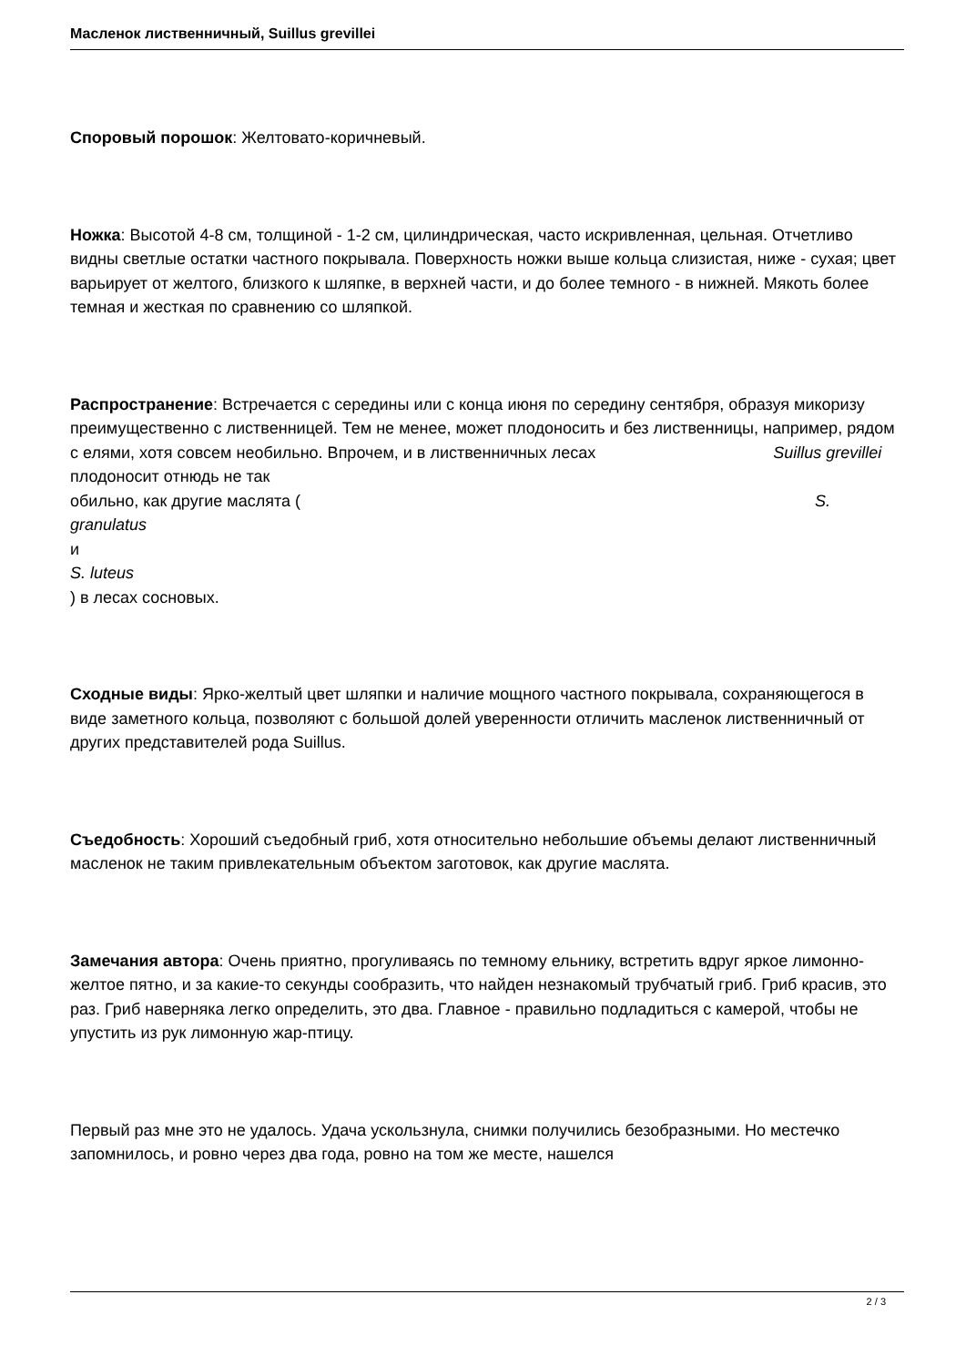Масленок лиственничный, Suillus grevillei
Споровый порошок: Желтовато-коричневый.
Ножка: Высотой 4-8 см, толщиной - 1-2 см, цилиндрическая, часто искривленная, цельная. Отчетливо видны светлые остатки частного покрывала. Поверхность ножки выше кольца слизистая, ниже - сухая; цвет варьирует от желтого, близкого к шляпке, в верхней части, и до более темного - в нижней. Мякоть более темная и жесткая по сравнению со шляпкой.
Распространение: Встречается с середины или с конца июня по середину сентября, образуя микоризу преимущественно с лиственницей. Тем не менее, может плодоносить и без лиственницы, например, рядом с елями, хотя совсем необильно. Впрочем, и в лиственничных лесах Suillus grevillei плодоносит отнюдь не так
обильно, как другие маслята ( S.
granulatus
и
S. luteus
) в лесах сосновых.
Сходные виды: Ярко-желтый цвет шляпки и наличие мощного частного покрывала, сохраняющегося в виде заметного кольца, позволяют с большой долей уверенности отличить масленок лиственничный от других представителей рода Suillus.
Съедобность: Хороший съедобный гриб, хотя относительно небольшие объемы делают лиственничный масленок не таким привлекательным объектом заготовок, как другие маслята.
Замечания автора: Очень приятно, прогуливаясь по темному ельнику, встретить вдруг яркое лимонно-желтое пятно, и за какие-то секунды сообразить, что найден незнакомый трубчатый гриб. Гриб красив, это раз. Гриб наверняка легко определить, это два. Главное - правильно подладиться с камерой, чтобы не упустить из рук лимонную жар-птицу.
Первый раз мне это не удалось. Удача ускользнула, снимки получились безобразными. Но местечко запомнилось, и ровно через два года, ровно на том же месте, нашелся
2 / 3